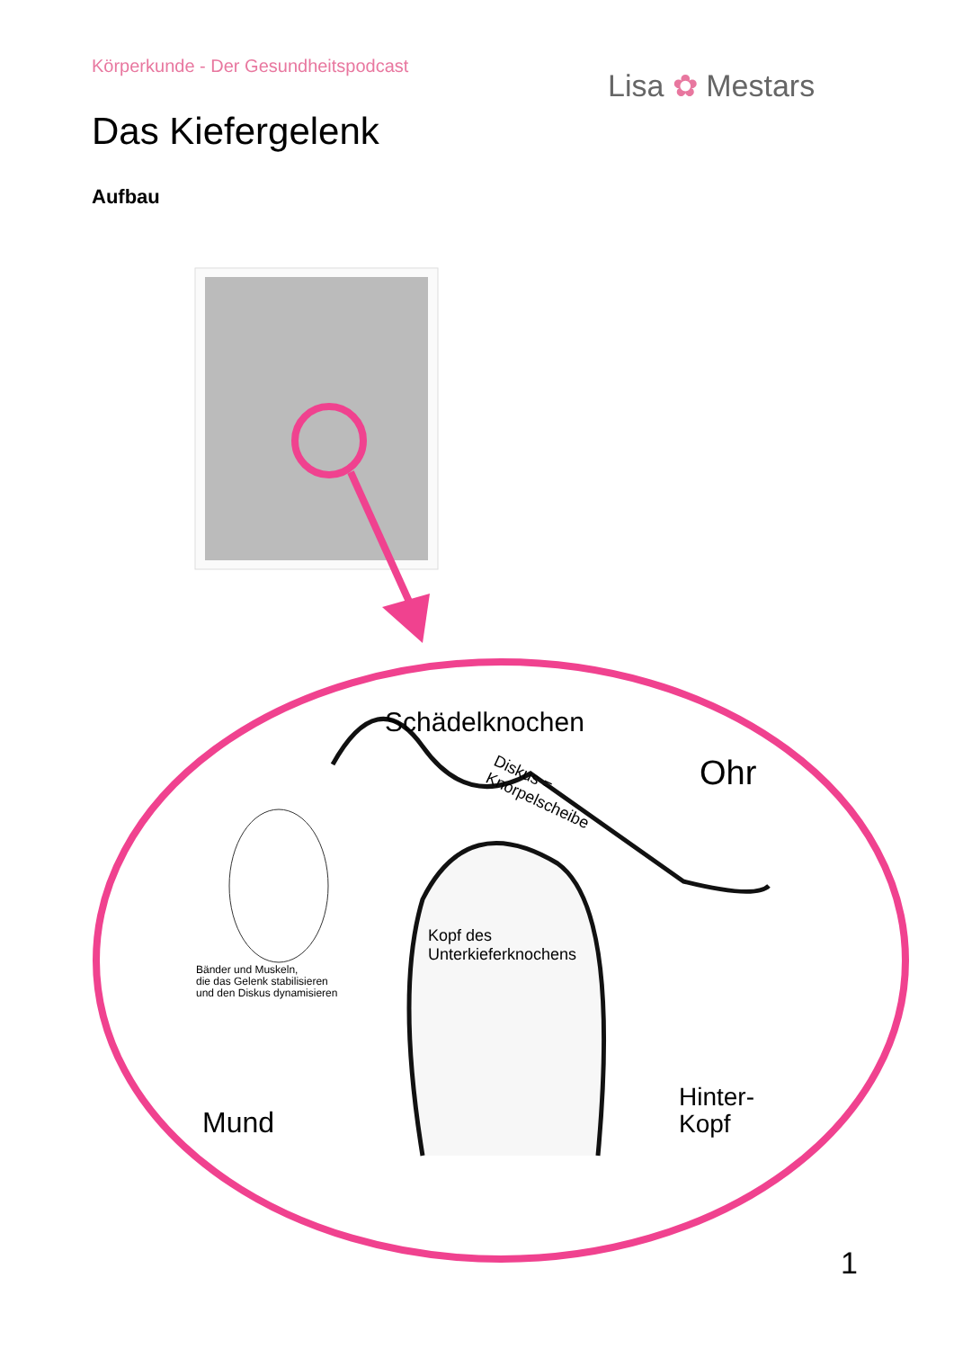Körperkunde - Der Gesundheitspodcast
Lisa ✿ Mestars
Das Kiefergelenk
Aufbau
Schädelknochen
Ohr
Diskus =
Knorpelscheibe
Kopf des
Unterkieferknochens
Bänder und Muskeln,
die das Gelenk stabilisieren
und den Diskus dynamisieren
Mund
Hinter-
Kopf
1